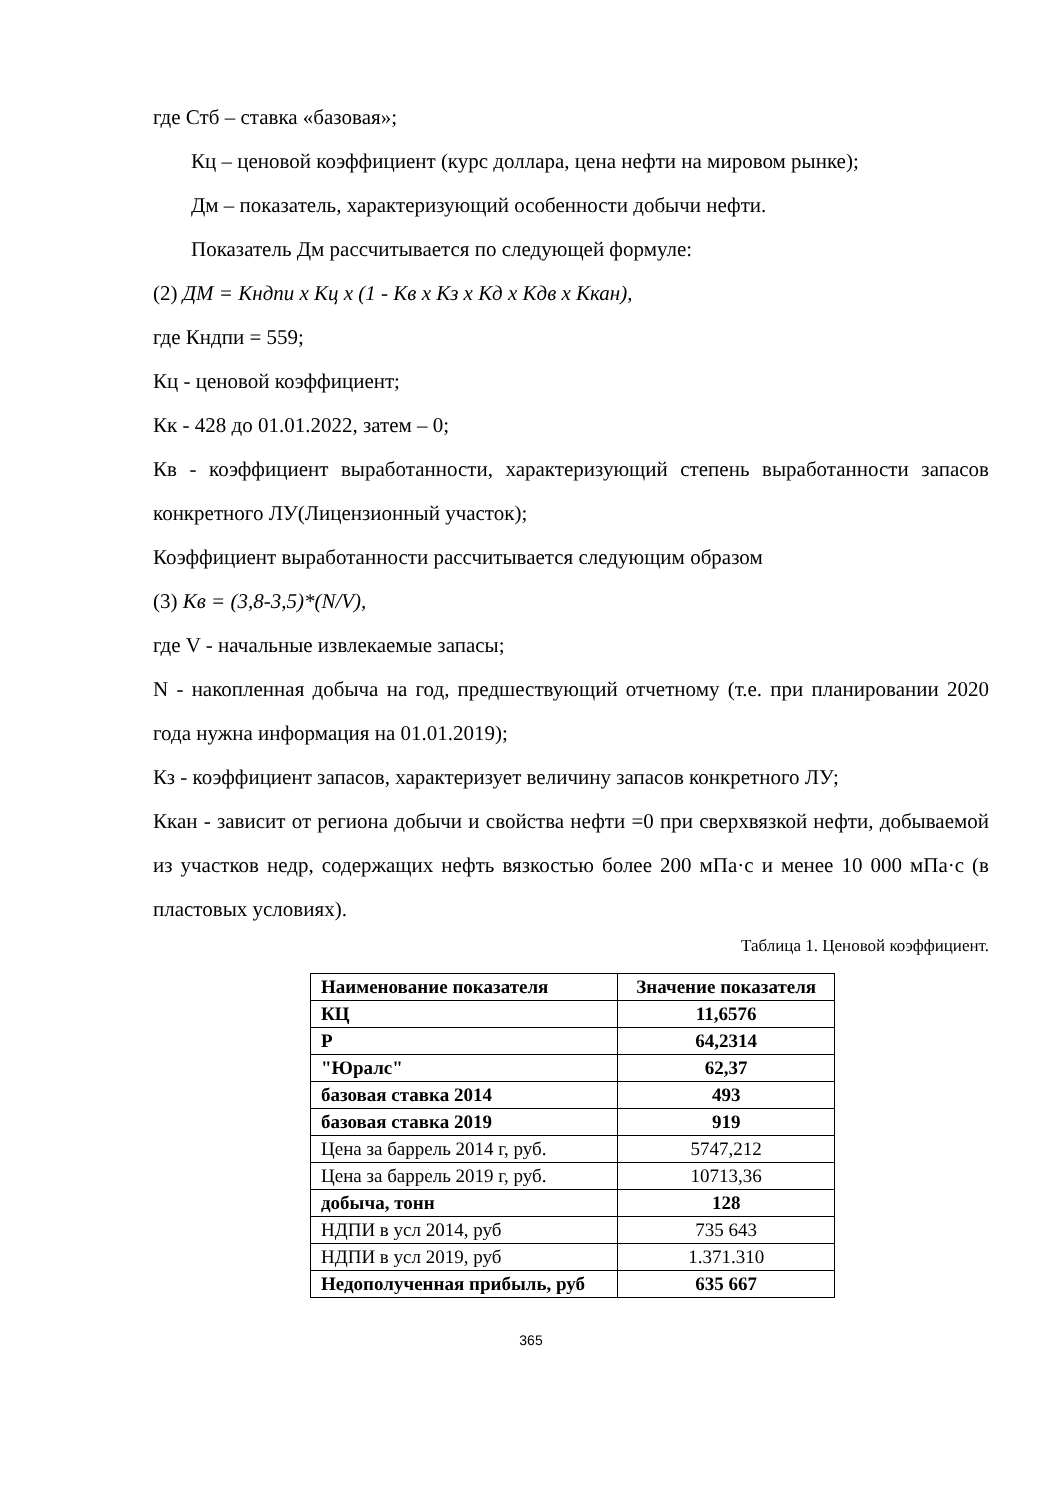где Стб – ставка «базовая»;
Кц – ценовой коэффициент (курс доллара, цена нефти на мировом рынке);
Дм – показатель, характеризующий особенности добычи нефти.
Показатель Дм рассчитывается по следующей формуле:
(2) ДМ = Кндпи х Кц х (1 - Кв х Кз х Кд х Кдв х Ккан),
где Кндпи = 559;
Кц - ценовой коэффициент;
Кк - 428 до 01.01.2022, затем – 0;
Кв - коэффициент выработанности, характеризующий степень выработанности запасов конкретного ЛУ(Лицензионный участок);
Коэффициент выработанности рассчитывается следующим образом
(3) Кв = (3,8-3,5)*(N/V),
где V - начальные извлекаемые запасы;
N - накопленная добыча на год, предшествующий отчетному (т.е. при планировании 2020 года нужна информация на 01.01.2019);
Кз - коэффициент запасов, характеризует величину запасов конкретного ЛУ;
Ккан - зависит от региона добычи и свойства нефти =0 при сверхвязкой нефти, добываемой из участков недр, содержащих нефть вязкостью более 200 мПа·с и менее 10 000 мПа·с (в пластовых условиях).
Таблица 1. Ценовой коэффициент.
| Наименование показателя | Значение показателя |
| --- | --- |
| КЦ | 11,6576 |
| Р | 64,2314 |
| "Юралс" | 62,37 |
| базовая ставка 2014 | 493 |
| базовая ставка 2019 | 919 |
| Цена за баррель 2014 г, руб. | 5747,212 |
| Цена за баррель 2019 г, руб. | 10713,36 |
| добыча, тонн | 128 |
| НДПИ в усл 2014, руб | 735 643 |
| НДПИ в усл 2019, руб | 1.371.310 |
| Недополученная прибыль, руб | 635 667 |
365